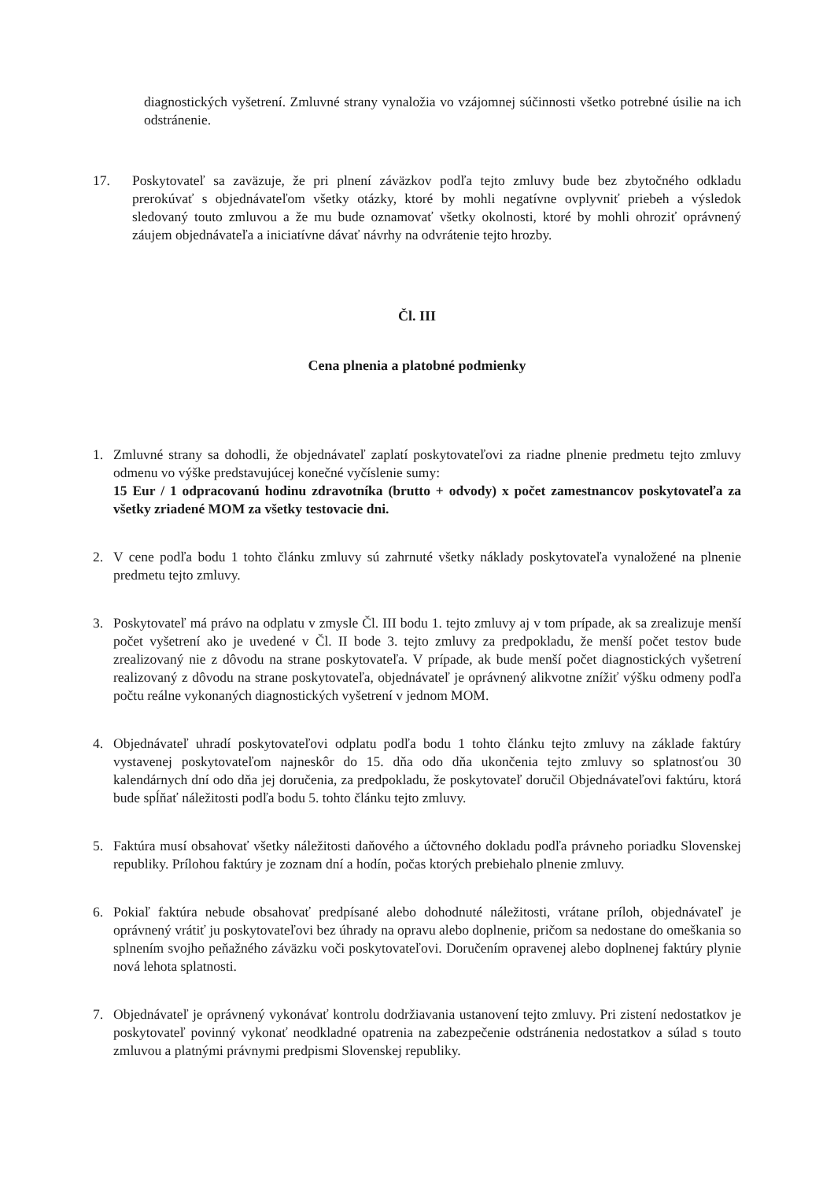diagnostických vyšetrení. Zmluvné strany vynaložia vo vzájomnej súčinnosti všetko potrebné úsilie na ich odstránenie.
17. Poskytovateľ sa zaväzuje, že pri plnení záväzkov podľa tejto zmluvy bude bez zbytočného odkladu prerokúvať s objednávateľom všetky otázky, ktoré by mohli negatívne ovplyvniť priebeh a výsledok sledovaný touto zmluvou a že mu bude oznamovať všetky okolnosti, ktoré by mohli ohroziť oprávnený záujem objednávateľa a iniciatívne dávať návrhy na odvrátenie tejto hrozby.
Čl. III
Cena plnenia a platobné podmienky
1. Zmluvné strany sa dohodli, že objednávateľ zaplatí poskytovateľovi za riadne plnenie predmetu tejto zmluvy odmenu vo výške predstavujúcej konečné vyčíslenie sumy:
15 Eur / 1 odpracovanú hodinu zdravotníka (brutto + odvody) x počet zamestnancov poskytovateľa za všetky zriadené MOM za všetky testovacie dni.
2. V cene podľa bodu 1 tohto článku zmluvy sú zahrnuté všetky náklady poskytovateľa vynaložené na plnenie predmetu tejto zmluvy.
3. Poskytovateľ má právo na odplatu v zmysle Čl. III bodu 1. tejto zmluvy aj v tom prípade, ak sa zrealizuje menší počet vyšetrení ako je uvedené v Čl. II bode 3. tejto zmluvy za predpokladu, že menší počet testov bude zrealizovaný nie z dôvodu na strane poskytovateľa. V prípade, ak bude menší počet diagnostických vyšetrení realizovaný z dôvodu na strane poskytovateľa, objednávateľ je oprávnený alikvotne znížiť výšku odmeny podľa počtu reálne vykonaných diagnostických vyšetrení v jednom MOM.
4. Objednávateľ uhradí poskytovateľovi odplatu podľa bodu 1 tohto článku tejto zmluvy na základe faktúry vystavenej poskytovateľom najneskôr do 15. dňa odo dňa ukončenia tejto zmluvy so splatnosťou 30 kalendárnych dní odo dňa jej doručenia, za predpokladu, že poskytovateľ doručil Objednávateľovi faktúru, ktorá bude spĺňať náležitosti podľa bodu 5. tohto článku tejto zmluvy.
5. Faktúra musí obsahovať všetky náležitosti daňového a účtovného dokladu podľa právneho poriadku Slovenskej republiky. Prílohou faktúry je zoznam dní a hodín, počas ktorých prebiehalo plnenie zmluvy.
6. Pokiaľ faktúra nebude obsahovať predpísané alebo dohodnuté náležitosti, vrátane príloh, objednávateľ je oprávnený vrátiť ju poskytovateľovi bez úhrady na opravu alebo doplnenie, pričom sa nedostane do omeškania so splnením svojho peňažného záväzku voči poskytovateľovi. Doručením opravenej alebo doplnenej faktúry plynie nová lehota splatnosti.
7. Objednávateľ je oprávnený vykonávať kontrolu dodržiavania ustanovení tejto zmluvy. Pri zistení nedostatkov je poskytovateľ povinný vykonať neodkladné opatrenia na zabezpečenie odstránenia nedostatkov a súlad s touto zmluvou a platnými právnymi predpismi Slovenskej republiky.